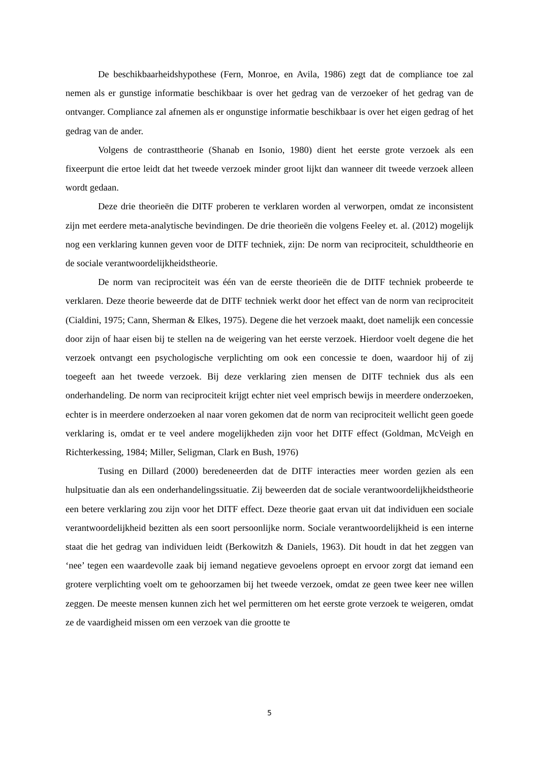De beschikbaarheidshypothese (Fern, Monroe, en Avila, 1986) zegt dat de compliance toe zal nemen als er gunstige informatie beschikbaar is over het gedrag van de verzoeker of het gedrag van de ontvanger. Compliance zal afnemen als er ongunstige informatie beschikbaar is over het eigen gedrag of het gedrag van de ander.
Volgens de contrasttheorie (Shanab en Isonio, 1980) dient het eerste grote verzoek als een fixeerpunt die ertoe leidt dat het tweede verzoek minder groot lijkt dan wanneer dit tweede verzoek alleen wordt gedaan.
Deze drie theorieën die DITF proberen te verklaren worden al verworpen, omdat ze inconsistent zijn met eerdere meta-analytische bevindingen. De drie theorieën die volgens Feeley et. al. (2012) mogelijk nog een verklaring kunnen geven voor de DITF techniek, zijn: De norm van reciprociteit, schuldtheorie en de sociale verantwoordelijkheidstheorie.
De norm van reciprociteit was één van de eerste theorieën die de DITF techniek probeerde te verklaren. Deze theorie beweerde dat de DITF techniek werkt door het effect van de norm van reciprociteit (Cialdini, 1975; Cann, Sherman & Elkes, 1975). Degene die het verzoek maakt, doet namelijk een concessie door zijn of haar eisen bij te stellen na de weigering van het eerste verzoek. Hierdoor voelt degene die het verzoek ontvangt een psychologische verplichting om ook een concessie te doen, waardoor hij of zij toegeeft aan het tweede verzoek. Bij deze verklaring zien mensen de DITF techniek dus als een onderhandeling. De norm van reciprociteit krijgt echter niet veel emprisch bewijs in meerdere onderzoeken, echter is in meerdere onderzoeken al naar voren gekomen dat de norm van reciprociteit wellicht geen goede verklaring is, omdat er te veel andere mogelijkheden zijn voor het DITF effect (Goldman, McVeigh en Richterkessing, 1984; Miller, Seligman, Clark en Bush, 1976)
Tusing en Dillard (2000) beredeneerden dat de DITF interacties meer worden gezien als een hulpsituatie dan als een onderhandelingssituatie. Zij beweerden dat de sociale verantwoordelijkheidstheorie een betere verklaring zou zijn voor het DITF effect. Deze theorie gaat ervan uit dat individuen een sociale verantwoordelijkheid bezitten als een soort persoonlijke norm. Sociale verantwoordelijkheid is een interne staat die het gedrag van individuen leidt (Berkowitzh & Daniels, 1963). Dit houdt in dat het zeggen van ‘nee’ tegen een waardevolle zaak bij iemand negatieve gevoelens oproept en ervoor zorgt dat iemand een grotere verplichting voelt om te gehoorzamen bij het tweede verzoek, omdat ze geen twee keer nee willen zeggen. De meeste mensen kunnen zich het wel permitteren om het eerste grote verzoek te weigeren, omdat ze de vaardigheid missen om een verzoek van die grootte te
5